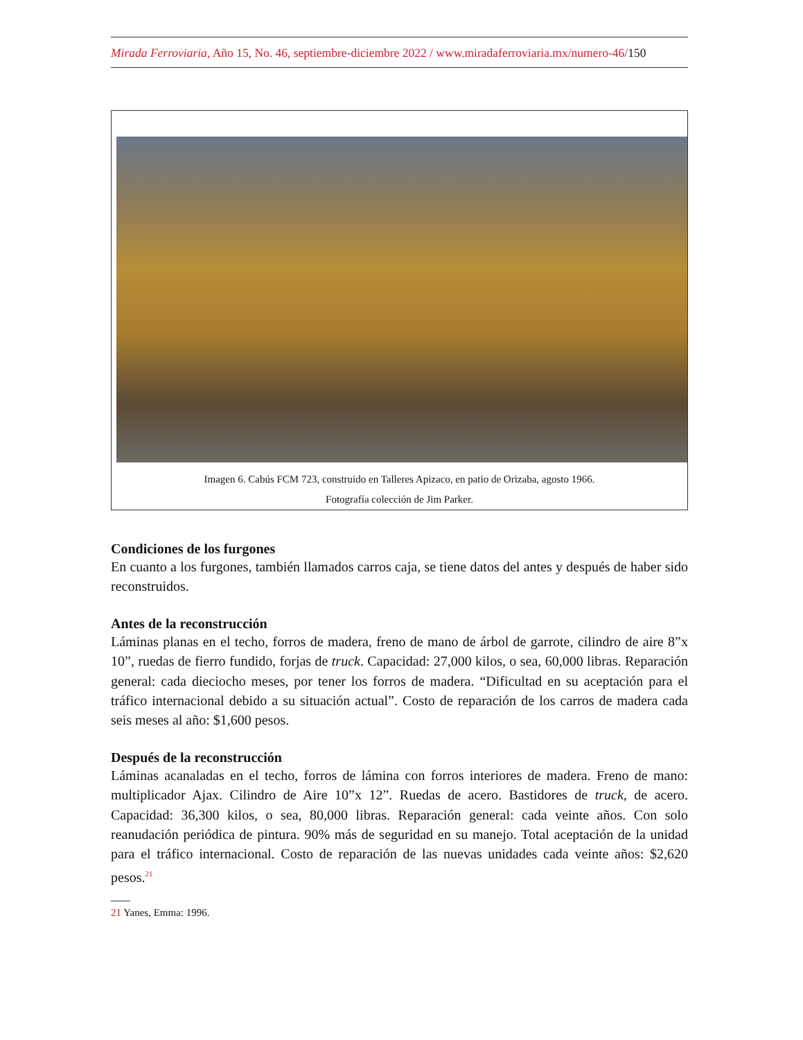Mirada Ferroviaria, Año 15, No. 46, septiembre-diciembre 2022 / www.miradaferroviaria.mx/numero-46/150
Imagen 6. Cabús FCM 723, construido en Talleres Apizaco, en patio de Orizaba, agosto 1966.
Fotografía colección de Jim Parker.
Condiciones de los furgones
En cuanto a los furgones, también llamados carros caja, se tiene datos del antes y después de haber sido reconstruidos.
Antes de la reconstrucción
Láminas planas en el techo, forros de madera, freno de mano de árbol de garrote, cilindro de aire 8”x 10”, ruedas de fierro fundido, forjas de truck. Capacidad: 27,000 kilos, o sea, 60,000 libras. Reparación general: cada dieciocho meses, por tener los forros de madera. “Dificultad en su aceptación para el tráfico internacional debido a su situación actual”. Costo de reparación de los carros de madera cada seis meses al año: $1,600 pesos.
Después de la reconstrucción
Láminas acanaladas en el techo, forros de lámina con forros interiores de madera. Freno de mano: multiplicador Ajax. Cilindro de Aire 10”x 12”. Ruedas de acero. Bastidores de truck, de acero. Capacidad: 36,300 kilos, o sea, 80,000 libras. Reparación general: cada veinte años. Con solo reanudación periódica de pintura. 90% más de seguridad en su manejo. Total aceptación de la unidad para el tráfico internacional. Costo de reparación de las nuevas unidades cada veinte años: $2,620 pesos.<sup>21</sup>
21 Yanes, Emma: 1996.